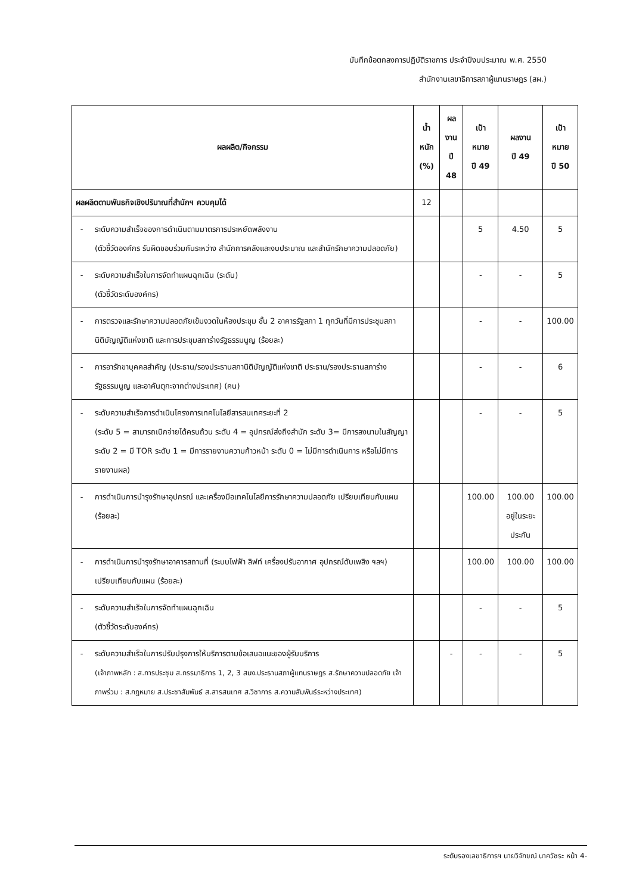บันทึกข้อตกลงการปฏิบัติราชการ ประจำปีงบประมาณ พ.ศ. 2550
สำนักงานเลขาธิการสภาผู้แทนราษฎร (สผ.)
| ผลผลิต/กิจกรรม | | น้ำหนัก (%) | ผลงาน ปี 48 | เป้าหมาย ปี 49 | ผลงาน ปี 49 | เป้าหมาย ปี 50 |
| --- | --- | --- | --- | --- | --- | --- |
| ผลผลิตตามพันธกิจเชิงปริมาณที่สำนักฯ ควบคุมได้ | | 12 | | | | |
| - | ระดับความสำเร็จของการดำเนินตามมาตรการประหยัดพลังงาน (ตัวชี้วัดองค์กร รับผิดชอบร่วมกันระหว่าง สำนักการคลังและงบประมาณ และสำนักรักษาความปลอดภัย) | | | 5 | 4.50 | 5 |
| - | ระดับความสำเร็จในการจัดทำแผนฉุกเฉิน (ระดับ) (ตัวชี้วัดระดับองค์กร) | | | - | - | 5 |
| - | การตรวจและรักษาความปลอดภัยเข้มงวดในห้องประชุม ชั้น 2 อาคารรัฐสภา 1 ทุกวันที่มีการประชุมสภานิติบัญญัติแห่งชาติ และการประชุมสภาร่างรัฐธรรมนูญ (ร้อยละ) | | | - | - | 100.00 |
| - | การอารักขาบุคคลสำคัญ (ประธาน/รองประธานสภานิติบัญญัติแห่งชาติ ประธาน/รองประธานสภาร่างรัฐธรรมนูญ และอาคันตุกะจากต่างประเทศ) (คน) | | | - | - | 6 |
| - | ระดับความสำเร็จการดำเนินโครงการเทคโนโลยีสารสนเทศระยะที่ 2 (ระดับ 5 = สามารถเบิกจ่ายได้ครบถ้วน ระดับ 4 = อุปกรณ์ส่งถึงสำนัก ระดับ 3= มีการลงนามในสัญญา ระดับ 2 = มี TOR ระดับ 1 = มีการรายงานความก้าวหน้า ระดับ 0 = ไม่มีการดำเนินการ หรือไม่มีการรายงานผล) | | | - | - | 5 |
| - | การดำเนินการบำรุงรักษาอุปกรณ์ และเครื่องมือเทคโนโลยีการรักษาความปลอดภัย เปรียบเทียบกับแผน (ร้อยละ) | | | 100.00 | 100.00 อยู่ในระยะประกัน | 100.00 |
| - | การดำเนินการบำรุงรักษาอาคารสถานที่ (ระบบไฟฟ้า ลิฟท์ เครื่องปรับอากาศ อุปกรณ์ดับเพลิง ฯลฯ) เปรียบเทียบกับแผน (ร้อยละ) | | | 100.00 | 100.00 | 100.00 |
| - | ระดับความสำเร็จในการจัดทำแผนฉุกเฉิน (ตัวชี้วัดระดับองค์กร) | | | - | - | 5 |
| - | ระดับความสำเร็จในการปรับปรุงการให้บริการตามข้อเสนอแนะของผู้รับบริการ (เจ้าภาพหลัก : ส.การประชุม ส.กรรมาธิการ 1, 2, 3 สนง.ประธานสภาผู้แทนราษฎร ส.รักษาความปลอดภัย เจ้าภาพร่วม : ส.กฎหมาย ส.ประชาสัมพันธ์ ส.สารสนเทศ ส.วิชาการ ส.ความสัมพันธ์ระหว่างประเทศ) | | - | - | - | 5 |
ระดับรองเลขาธิการฯ นายวิจักขณ์ นาควัชระ หน้า 4-